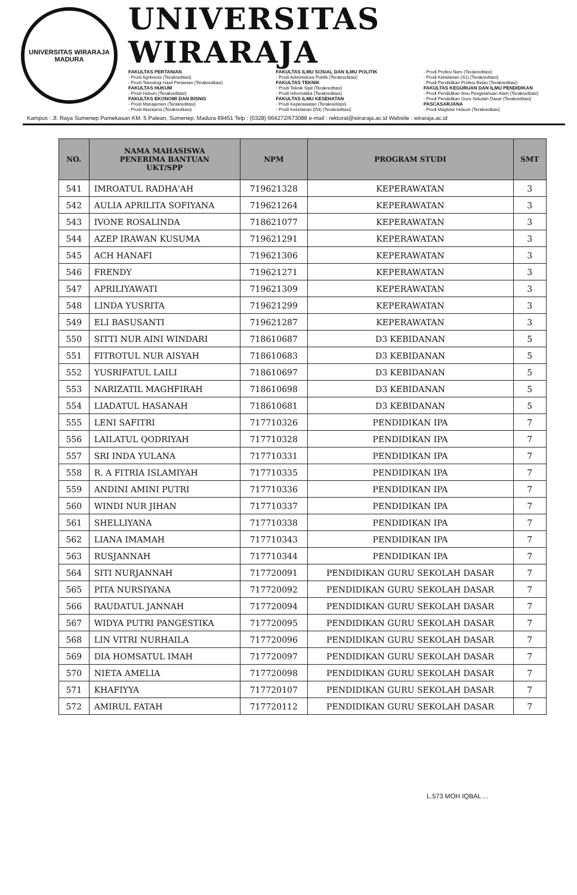UNIVERSITAS WIRARAJA
MADURA
UNIVERSITAS WIRARAJA
FAKULTAS PERTANIAN
- Prodi Agribisnis (Terakreditasi)
- Prodi Teknologi Hasil Pertanian (Terakreditasi)
FAKULTAS HUKUM
- Prodi Hukum (Terakreditasi)
FAKULTAS EKONOMI DAN BISNIS
- Prodi Manajemen (Terakreditasi)
- Prodi Akuntansi (Terakreditasi)
FAKULTAS ILMU SOSIAL DAN ILMU POLITIK
- Prodi Administrasi Publik (Terakreditasi)
FAKULTAS TEKNIK
- Prodi Teknik Sipil (Terakreditasi)
- Prodi Informatika (Terakreditasi)
FAKULTAS ILMU KESEHATAN
- Prodi Keperawatan (Terakreditasi)
- Prodi Kebidanan (D3) (Terakreditasi)
- Prodi Profesi Ners (Terakreditasi)
- Prodi Kebidanan (S1) (Terakreditasi)
- Prodi Pendidikan Profesi Bidan (Terakreditasi)
FAKULTAS KEGURUAN DAN ILMU PENDIDIKAN
- Prodi Pendidikan Ilmu Pengetahuan Alam (Terakreditasi)
- Prodi Pendidikan Guru Sekolah Dasar (Terakreditasi)
PASCASARJANA
- Prodi Magister Hukum (Terakreditasi)
Kampus : Jl. Raya Sumenep Pamekasan KM. 5 Patean, Sumenep, Madura 69451 Telp : (0328) 664272/673088 e-mail : rektorat@wiraraja.ac.id Website : wiraraja.ac.id
| NO. | NAMA MAHASISWA PENERIMA BANTUAN UKT/SPP | NPM | PROGRAM STUDI | SMT |
| --- | --- | --- | --- | --- |
| 541 | IMROATUL RADHA'AH | 719621328 | KEPERAWATAN | 3 |
| 542 | AULIA APRILITA SOFIYANA | 719621264 | KEPERAWATAN | 3 |
| 543 | IVONE ROSALINDA | 718621077 | KEPERAWATAN | 3 |
| 544 | AZEP IRAWAN KUSUMA | 719621291 | KEPERAWATAN | 3 |
| 545 | ACH HANAFI | 719621306 | KEPERAWATAN | 3 |
| 546 | FRENDY | 719621271 | KEPERAWATAN | 3 |
| 547 | APRILIYAWATI | 719621309 | KEPERAWATAN | 3 |
| 548 | LINDA YUSRITA | 719621299 | KEPERAWATAN | 3 |
| 549 | ELI BASUSANTI | 719621287 | KEPERAWATAN | 3 |
| 550 | SITTI NUR AINI WINDARI | 718610687 | D3 KEBIDANAN | 5 |
| 551 | FITROTUL NUR AISYAH | 718610683 | D3 KEBIDANAN | 5 |
| 552 | YUSRIFATUL LAILI | 718610697 | D3 KEBIDANAN | 5 |
| 553 | NARIZATIL MAGHFIRAH | 718610698 | D3 KEBIDANAN | 5 |
| 554 | LIADATUL HASANAH | 718610681 | D3 KEBIDANAN | 5 |
| 555 | LENI SAFITRI | 717710326 | PENDIDIKAN IPA | 7 |
| 556 | LAILATUL QODRIYAH | 717710328 | PENDIDIKAN IPA | 7 |
| 557 | SRI INDA YULANA | 717710331 | PENDIDIKAN IPA | 7 |
| 558 | R. A FITRIA ISLAMIYAH | 717710335 | PENDIDIKAN IPA | 7 |
| 559 | ANDINI AMINI PUTRI | 717710336 | PENDIDIKAN IPA | 7 |
| 560 | WINDI NUR JIHAN | 717710337 | PENDIDIKAN IPA | 7 |
| 561 | SHELLIYANA | 717710338 | PENDIDIKAN IPA | 7 |
| 562 | LIANA IMAMAH | 717710343 | PENDIDIKAN IPA | 7 |
| 563 | RUSJANNAH | 717710344 | PENDIDIKAN IPA | 7 |
| 564 | SITI NURJANNAH | 717720091 | PENDIDIKAN GURU SEKOLAH DASAR | 7 |
| 565 | PITA NURSIYANA | 717720092 | PENDIDIKAN GURU SEKOLAH DASAR | 7 |
| 566 | RAUDATUL JANNAH | 717720094 | PENDIDIKAN GURU SEKOLAH DASAR | 7 |
| 567 | WIDYA PUTRI PANGESTIKA | 717720095 | PENDIDIKAN GURU SEKOLAH DASAR | 7 |
| 568 | LIN VITRI NURHAILA | 717720096 | PENDIDIKAN GURU SEKOLAH DASAR | 7 |
| 569 | DIA HOMSATUL IMAH | 717720097 | PENDIDIKAN GURU SEKOLAH DASAR | 7 |
| 570 | NIETA AMELIA | 717720098 | PENDIDIKAN GURU SEKOLAH DASAR | 7 |
| 571 | KHAFIYYA | 717720107 | PENDIDIKAN GURU SEKOLAH DASAR | 7 |
| 572 | AMIRUL FATAH | 717720112 | PENDIDIKAN GURU SEKOLAH DASAR | 7 |
L.573 MOH IQBAL ...